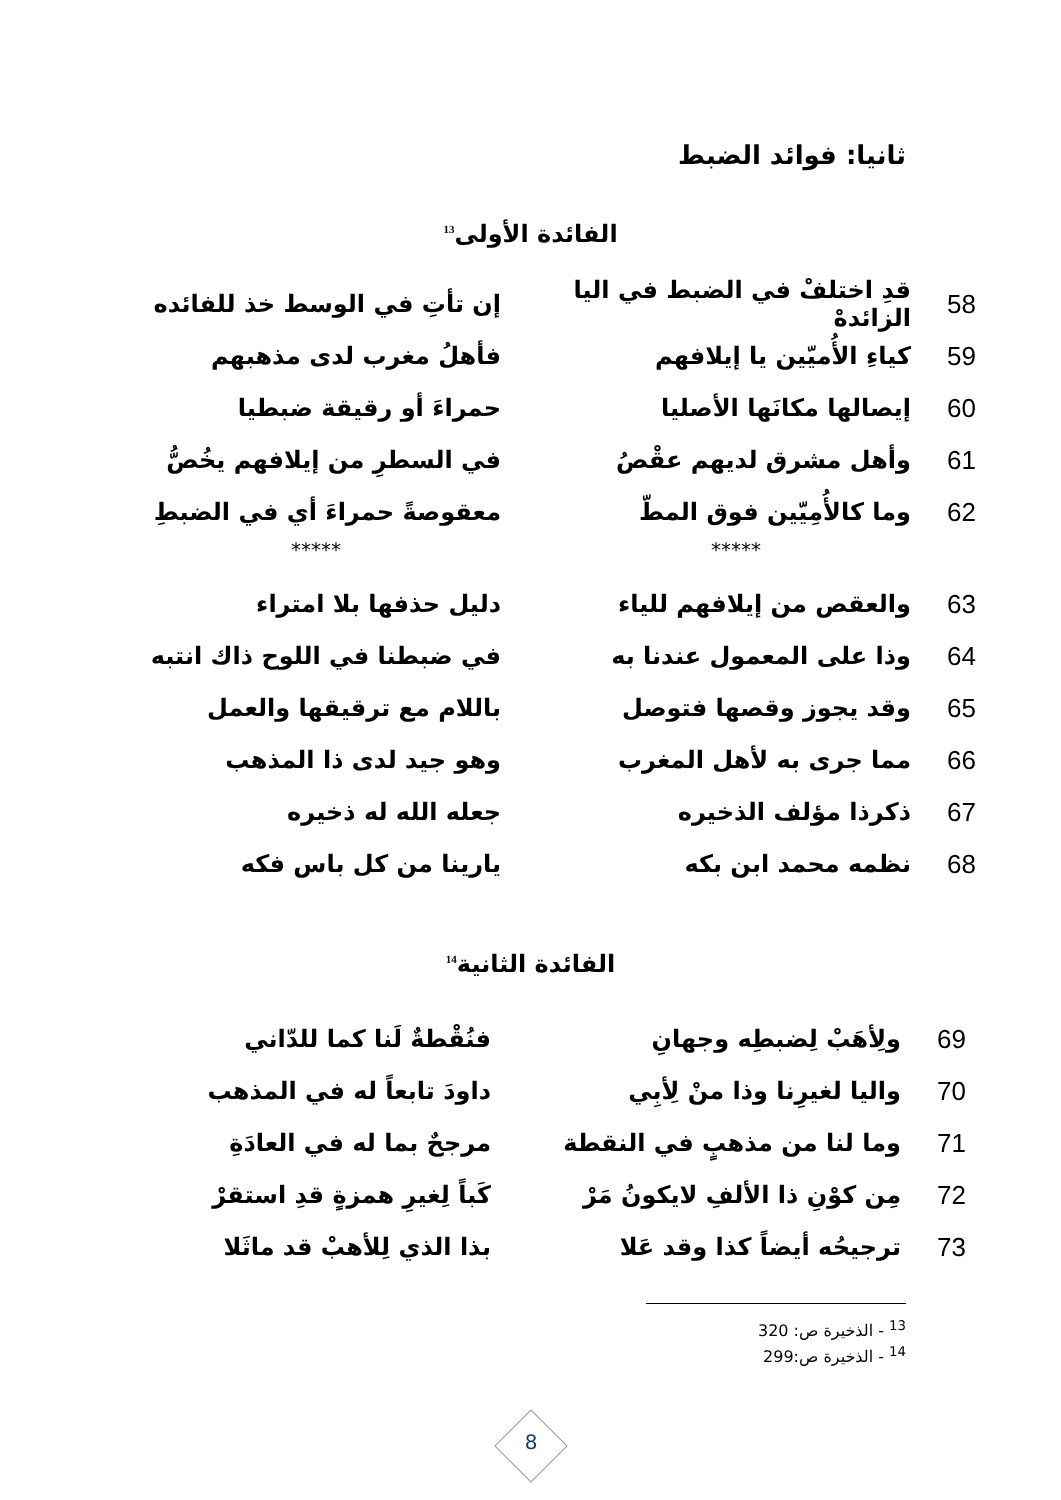ثانيا: فوائد الضبط
الفائدة الأولى<sup>13</sup>
58
قدِ اختلفْ في الضبط في اليا الزائدهْ
إن تأتِ في الوسط خذ للفائده
59 كياءِ الأُميّين يا إيلافهم فأهلُ مغرب لدى مذهبهم
60 إيصالها مكانَها الأصليا حمراءَ أو رقيقة ضبطيا
61 وأهل مشرق لديهم عقْصُ
في السطرِ من إيلافهم يخُصُّ
62 وما كالأُمِيّين فوق المطّ
معقوصةً حمراءَ أي في الضبطِ
***** *****
63 والعقص من إيلافهم للياء دليل حذفها بلا امتراء
64 وذا على المعمول عندنا به
في ضبطنا في اللوح ذاك انتبه
65 وقد يجوز وقصها فتوصل باللام مع ترقيقها والعمل
66 مما جرى به لأهل المغرب وهو جيد لدى ذا المذهب
67 ذكرذا مؤلف الذخيره جعله الله له ذخيره
68 نظمه محمد ابن بكه يارينا من كل باس فكه
الفائدة الثانية<sup>14</sup>
69 ولِأهَبْ لِضبطِه وجهانِ فنُقْطةٌ لَنا كما للدّاني
70 واليا لغيرِنا وذا منْ لِأبِي داودَ تابعاً له في المذهب
71 وما لنا من مذهبٍ في النقطة مرجحٌ بما له في العادَةِ
72
مِن كوْنِ ذا الألفِ لايكونُ مَرْ
كَباً لِغيرِ همزةٍ قدِ استقرْ
73 ترجيحُه أيضاً كذا وقد عَلا
بذا الذي لِلأهبْ قد ماثَلا
<sup>13</sup> - الذخيرة ص: 320
<sup>14</sup> - الذخيرة ص:299
8